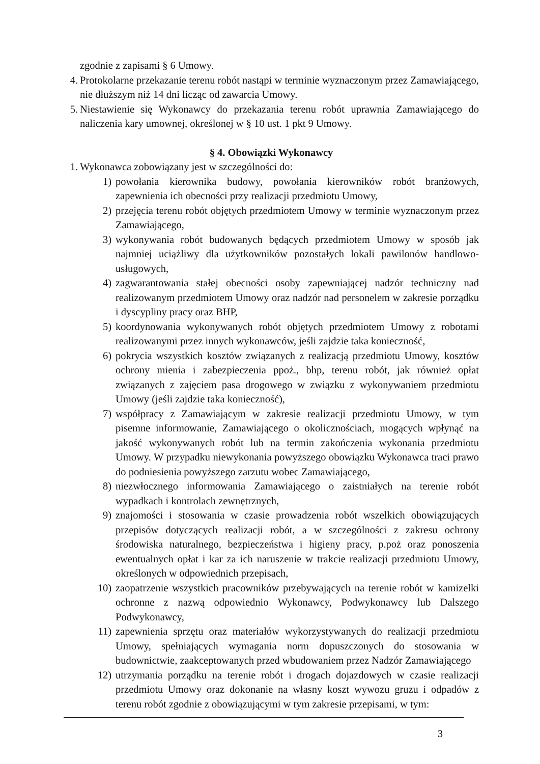zgodnie z zapisami § 6 Umowy.
4. Protokolarne przekazanie terenu robót nastąpi w terminie wyznaczonym przez Zamawiającego, nie dłuższym niż 14 dni licząc od zawarcia Umowy.
5. Niestawienie się Wykonawcy do przekazania terenu robót uprawnia Zamawiającego do naliczenia kary umownej, określonej w § 10 ust. 1 pkt 9 Umowy.
§ 4. Obowiązki Wykonawcy
1. Wykonawca zobowiązany jest w szczególności do:
1) powołania kierownika budowy, powołania kierowników robót branżowych, zapewnienia ich obecności przy realizacji przedmiotu Umowy,
2) przejęcia terenu robót objętych przedmiotem Umowy w terminie wyznaczonym przez Zamawiającego,
3) wykonywania robót budowanych będących przedmiotem Umowy w sposób jak najmniej uciążliwy dla użytkowników pozostałych lokali pawilonów handlowo-usługowych,
4) zagwarantowania stałej obecności osoby zapewniającej nadzór techniczny nad realizowanym przedmiotem Umowy oraz nadzór nad personelem w zakresie porządku i dyscypliny pracy oraz BHP,
5) koordynowania wykonywanych robót objętych przedmiotem Umowy z robotami realizowanymi przez innych wykonawców, jeśli zajdzie taka konieczność,
6) pokrycia wszystkich kosztów związanych z realizacją przedmiotu Umowy, kosztów ochrony mienia i zabezpieczenia ppoż., bhp, terenu robót, jak również opłat związanych z zajęciem pasa drogowego w związku z wykonywaniem przedmiotu Umowy (jeśli zajdzie taka konieczność),
7) współpracy z Zamawiającym w zakresie realizacji przedmiotu Umowy, w tym pisemne informowanie, Zamawiającego o okolicznościach, mogących wpłynąć na jakość wykonywanych robót lub na termin zakończenia wykonania przedmiotu Umowy. W przypadku niewykonania powyższego obowiązku Wykonawca traci prawo do podniesienia powyższego zarzutu wobec Zamawiającego,
8) niezwłocznego informowania Zamawiającego o zaistniałych na terenie robót wypadkach i kontrolach zewnętrznych,
9) znajomości i stosowania w czasie prowadzenia robót wszelkich obowiązujących przepisów dotyczących realizacji robót, a w szczególności z zakresu ochrony środowiska naturalnego, bezpieczeństwa i higieny pracy, p.poż oraz ponoszenia ewentualnych opłat i kar za ich naruszenie w trakcie realizacji przedmiotu Umowy, określonych w odpowiednich przepisach,
10) zaopatrzenie wszystkich pracowników przebywających na terenie robót w kamizelki ochronne z nazwą odpowiednio Wykonawcy, Podwykonawcy lub Dalszego Podwykonawcy,
11) zapewnienia sprzętu oraz materiałów wykorzystywanych do realizacji przedmiotu Umowy, spełniających wymagania norm dopuszczonych do stosowania w budownictwie, zaakceptowanych przed wbudowaniem przez Nadzór Zamawiającego
12) utrzymania porządku na terenie robót i drogach dojazdowych w czasie realizacji przedmiotu Umowy oraz dokonanie na własny koszt wywozu gruzu i odpadów z terenu robót zgodnie z obowiązującymi w tym zakresie przepisami, w tym:
3